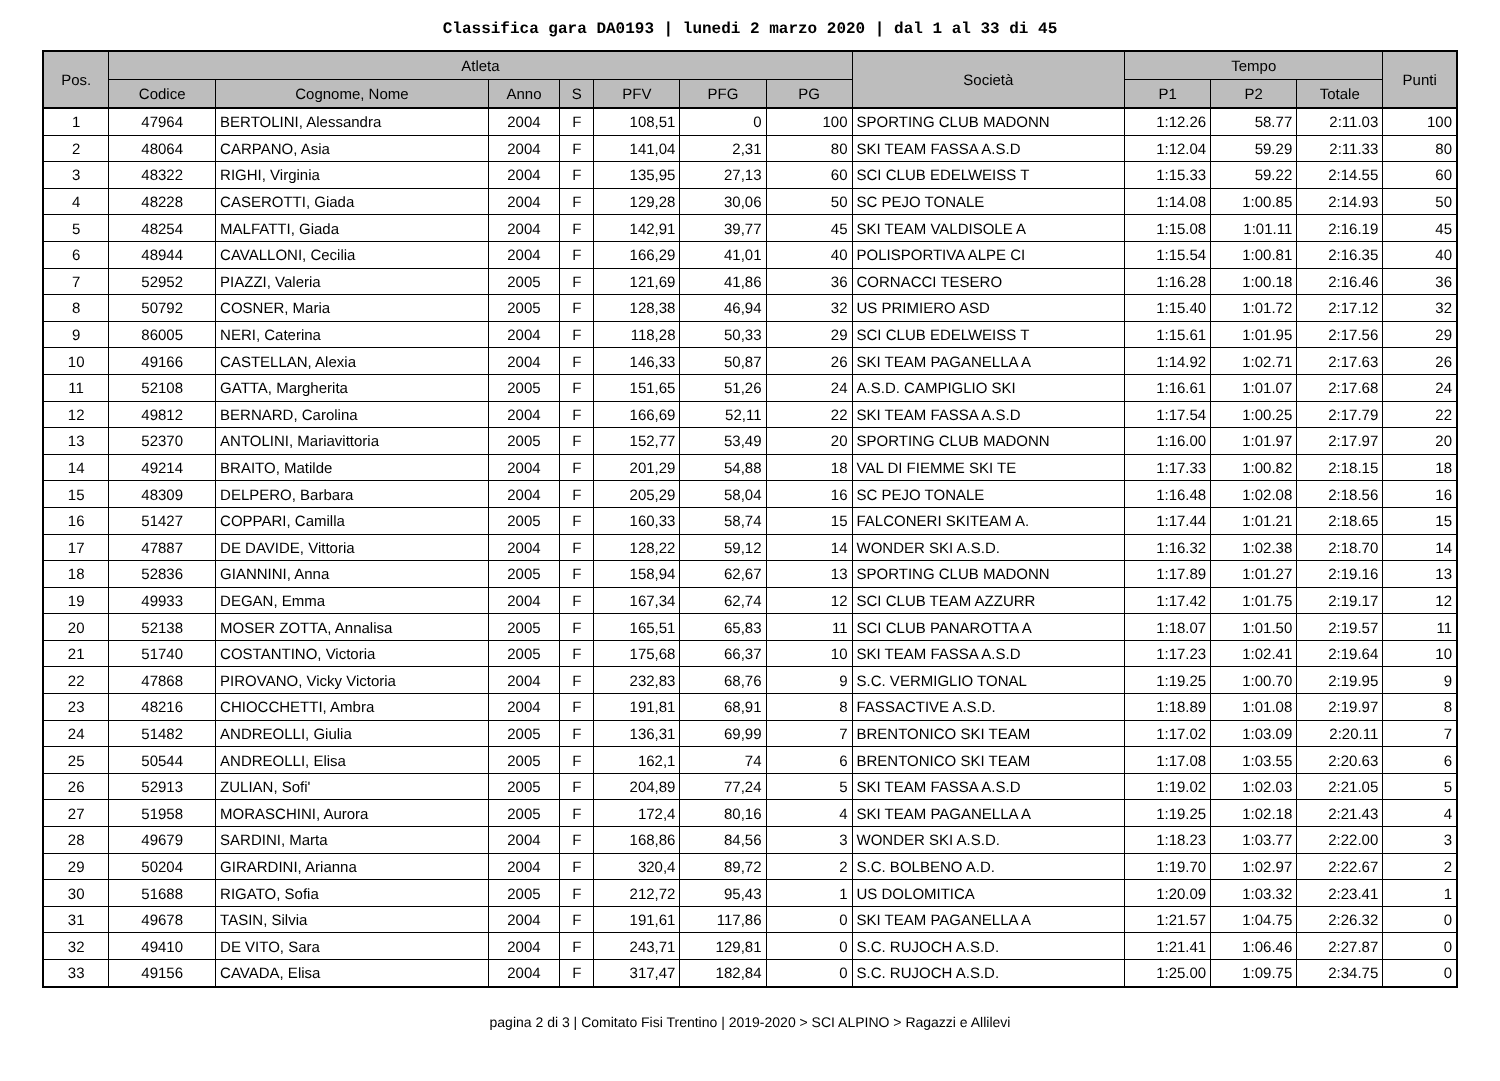Classifica gara DA0193 | lunedi 2 marzo 2020 | dal 1 al 33 di 45
| Pos. | Atleta | | | | | | | Società | Tempo | | | Punti |
| --- | --- | --- | --- | --- | --- | --- | --- | --- | --- | --- | --- | --- |
| | Codice | Cognome, Nome | Anno | S | PFV | PFG | PG | | P1 | P2 | Totale | |
| 1 | 47964 | BERTOLINI, Alessandra | 2004 | F | 108,51 | 0 | 100 | SPORTING CLUB MADONN | 1:12.26 | 58.77 | 2:11.03 | 100 |
| 2 | 48064 | CARPANO, Asia | 2004 | F | 141,04 | 2,31 | 80 | SKI TEAM FASSA A.S.D | 1:12.04 | 59.29 | 2:11.33 | 80 |
| 3 | 48322 | RIGHI, Virginia | 2004 | F | 135,95 | 27,13 | 60 | SCI CLUB EDELWEISS T | 1:15.33 | 59.22 | 2:14.55 | 60 |
| 4 | 48228 | CASEROTTI, Giada | 2004 | F | 129,28 | 30,06 | 50 | SC PEJO TONALE | 1:14.08 | 1:00.85 | 2:14.93 | 50 |
| 5 | 48254 | MALFATTI, Giada | 2004 | F | 142,91 | 39,77 | 45 | SKI TEAM VALDISOLE A | 1:15.08 | 1:01.11 | 2:16.19 | 45 |
| 6 | 48944 | CAVALLONI, Cecilia | 2004 | F | 166,29 | 41,01 | 40 | POLISPORTIVA ALPE CI | 1:15.54 | 1:00.81 | 2:16.35 | 40 |
| 7 | 52952 | PIAZZI, Valeria | 2005 | F | 121,69 | 41,86 | 36 | CORNACCI TESERO | 1:16.28 | 1:00.18 | 2:16.46 | 36 |
| 8 | 50792 | COSNER, Maria | 2005 | F | 128,38 | 46,94 | 32 | US PRIMIERO ASD | 1:15.40 | 1:01.72 | 2:17.12 | 32 |
| 9 | 86005 | NERI, Caterina | 2004 | F | 118,28 | 50,33 | 29 | SCI CLUB EDELWEISS T | 1:15.61 | 1:01.95 | 2:17.56 | 29 |
| 10 | 49166 | CASTELLAN, Alexia | 2004 | F | 146,33 | 50,87 | 26 | SKI TEAM PAGANELLA A | 1:14.92 | 1:02.71 | 2:17.63 | 26 |
| 11 | 52108 | GATTA, Margherita | 2005 | F | 151,65 | 51,26 | 24 | A.S.D. CAMPIGLIO SKI | 1:16.61 | 1:01.07 | 2:17.68 | 24 |
| 12 | 49812 | BERNARD, Carolina | 2004 | F | 166,69 | 52,11 | 22 | SKI TEAM FASSA A.S.D | 1:17.54 | 1:00.25 | 2:17.79 | 22 |
| 13 | 52370 | ANTOLINI, Mariavittoria | 2005 | F | 152,77 | 53,49 | 20 | SPORTING CLUB MADONN | 1:16.00 | 1:01.97 | 2:17.97 | 20 |
| 14 | 49214 | BRAITO, Matilde | 2004 | F | 201,29 | 54,88 | 18 | VAL DI FIEMME SKI TE | 1:17.33 | 1:00.82 | 2:18.15 | 18 |
| 15 | 48309 | DELPERO, Barbara | 2004 | F | 205,29 | 58,04 | 16 | SC PEJO TONALE | 1:16.48 | 1:02.08 | 2:18.56 | 16 |
| 16 | 51427 | COPPARI, Camilla | 2005 | F | 160,33 | 58,74 | 15 | FALCONERI SKITEAM A. | 1:17.44 | 1:01.21 | 2:18.65 | 15 |
| 17 | 47887 | DE DAVIDE, Vittoria | 2004 | F | 128,22 | 59,12 | 14 | WONDER SKI A.S.D. | 1:16.32 | 1:02.38 | 2:18.70 | 14 |
| 18 | 52836 | GIANNINI, Anna | 2005 | F | 158,94 | 62,67 | 13 | SPORTING CLUB MADONN | 1:17.89 | 1:01.27 | 2:19.16 | 13 |
| 19 | 49933 | DEGAN, Emma | 2004 | F | 167,34 | 62,74 | 12 | SCI CLUB TEAM AZZURR | 1:17.42 | 1:01.75 | 2:19.17 | 12 |
| 20 | 52138 | MOSER ZOTTA, Annalisa | 2005 | F | 165,51 | 65,83 | 11 | SCI CLUB PANAROTTA A | 1:18.07 | 1:01.50 | 2:19.57 | 11 |
| 21 | 51740 | COSTANTINO, Victoria | 2005 | F | 175,68 | 66,37 | 10 | SKI TEAM FASSA A.S.D | 1:17.23 | 1:02.41 | 2:19.64 | 10 |
| 22 | 47868 | PIROVANO, Vicky Victoria | 2004 | F | 232,83 | 68,76 | 9 | S.C. VERMIGLIO TONAL | 1:19.25 | 1:00.70 | 2:19.95 | 9 |
| 23 | 48216 | CHIOCCHETTI, Ambra | 2004 | F | 191,81 | 68,91 | 8 | FASSACTIVE A.S.D. | 1:18.89 | 1:01.08 | 2:19.97 | 8 |
| 24 | 51482 | ANDREOLLI, Giulia | 2005 | F | 136,31 | 69,99 | 7 | BRENTONICO SKI TEAM | 1:17.02 | 1:03.09 | 2:20.11 | 7 |
| 25 | 50544 | ANDREOLLI, Elisa | 2005 | F | 162,1 | 74 | 6 | BRENTONICO SKI TEAM | 1:17.08 | 1:03.55 | 2:20.63 | 6 |
| 26 | 52913 | ZULIAN, Sofi' | 2005 | F | 204,89 | 77,24 | 5 | SKI TEAM FASSA A.S.D | 1:19.02 | 1:02.03 | 2:21.05 | 5 |
| 27 | 51958 | MORASCHINI, Aurora | 2005 | F | 172,4 | 80,16 | 4 | SKI TEAM PAGANELLA A | 1:19.25 | 1:02.18 | 2:21.43 | 4 |
| 28 | 49679 | SARDINI, Marta | 2004 | F | 168,86 | 84,56 | 3 | WONDER SKI A.S.D. | 1:18.23 | 1:03.77 | 2:22.00 | 3 |
| 29 | 50204 | GIRARDINI, Arianna | 2004 | F | 320,4 | 89,72 | 2 | S.C. BOLBENO A.D. | 1:19.70 | 1:02.97 | 2:22.67 | 2 |
| 30 | 51688 | RIGATO, Sofia | 2005 | F | 212,72 | 95,43 | 1 | US DOLOMITICA | 1:20.09 | 1:03.32 | 2:23.41 | 1 |
| 31 | 49678 | TASIN, Silvia | 2004 | F | 191,61 | 117,86 | 0 | SKI TEAM PAGANELLA A | 1:21.57 | 1:04.75 | 2:26.32 | 0 |
| 32 | 49410 | DE VITO, Sara | 2004 | F | 243,71 | 129,81 | 0 | S.C. RUJOCH A.S.D. | 1:21.41 | 1:06.46 | 2:27.87 | 0 |
| 33 | 49156 | CAVADA, Elisa | 2004 | F | 317,47 | 182,84 | 0 | S.C. RUJOCH A.S.D. | 1:25.00 | 1:09.75 | 2:34.75 | 0 |
pagina 2 di 3 | Comitato Fisi Trentino | 2019-2020 > SCI ALPINO > Ragazzi e Allilevi